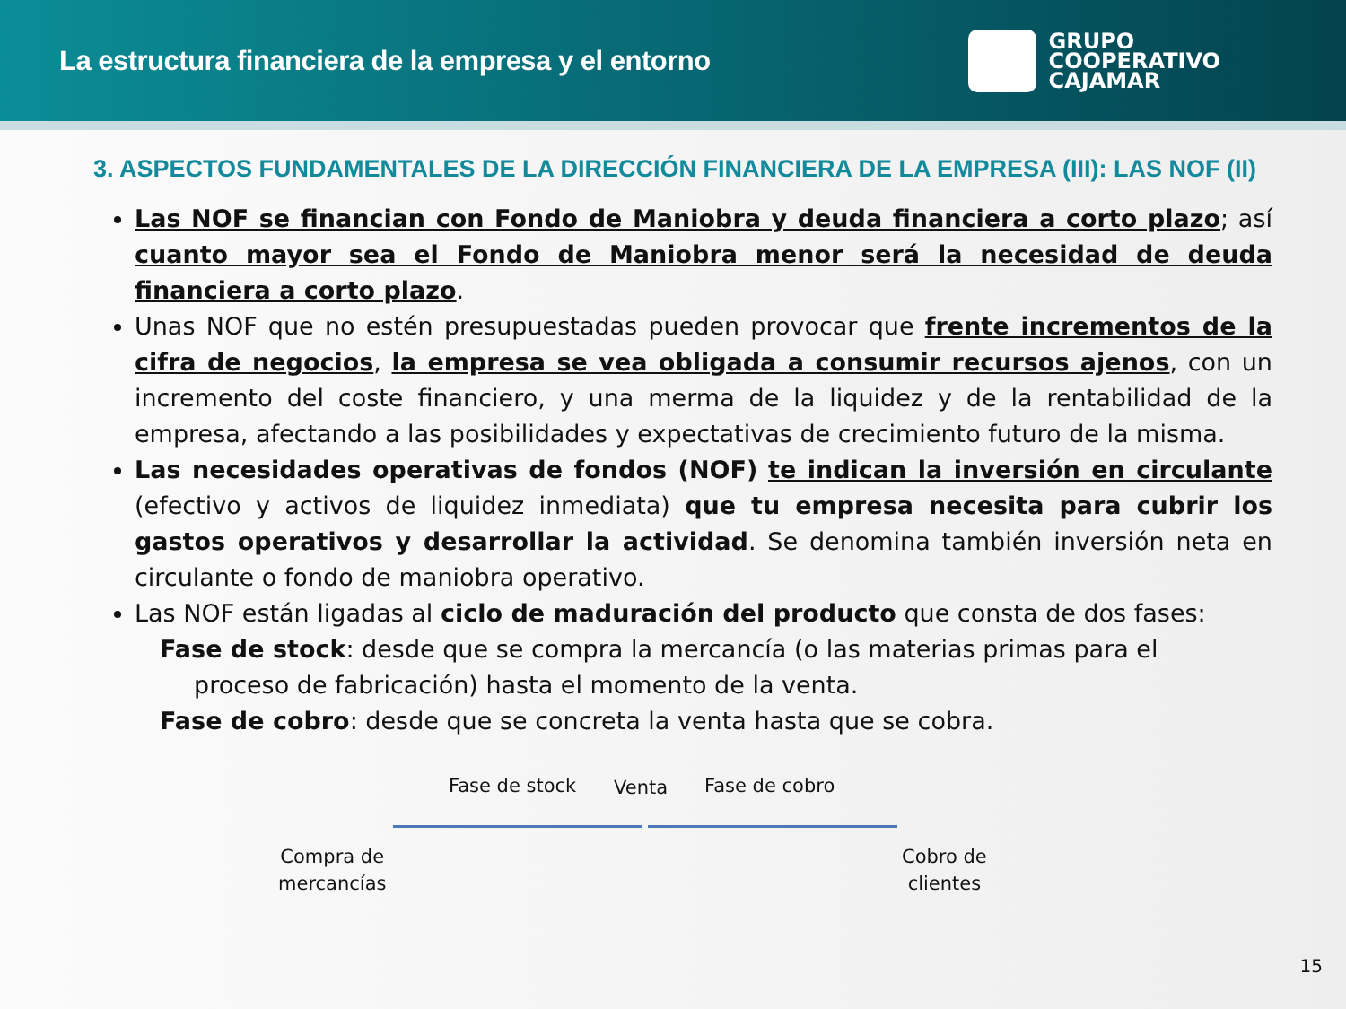La estructura financiera de la empresa y el entorno
GRUPO
COOPERATIVO
CAJAMAR
3. ASPECTOS FUNDAMENTALES DE LA DIRECCIÓN FINANCIERA DE LA EMPRESA (III): LAS NOF (II)
Las NOF se financian con Fondo de Maniobra y deuda financiera a corto plazo; así cuanto mayor sea el Fondo de Maniobra menor será la necesidad de deuda financiera a corto plazo.
Unas NOF que no estén presupuestadas pueden provocar que frente incrementos de la cifra de negocios, la empresa se vea obligada a consumir recursos ajenos, con un incremento del coste financiero, y una merma de la liquidez y de la rentabilidad de la empresa, afectando a las posibilidades y expectativas de crecimiento futuro de la misma.
Las necesidades operativas de fondos (NOF) te indican la inversión en circulante (efectivo y activos de liquidez inmediata) que tu empresa necesita para cubrir los gastos operativos y desarrollar la actividad. Se denomina también inversión neta en circulante o fondo de maniobra operativo.
Las NOF están ligadas al ciclo de maduración del producto que consta de dos fases:
Fase de stock: desde que se compra la mercancía (o las materias primas para el
proceso de fabricación) hasta el momento de la venta.
Fase de cobro: desde que se concreta la venta hasta que se cobra.
Fase de stock Venta Fase de cobro
Compra de
mercancías
Cobro de
clientes
15